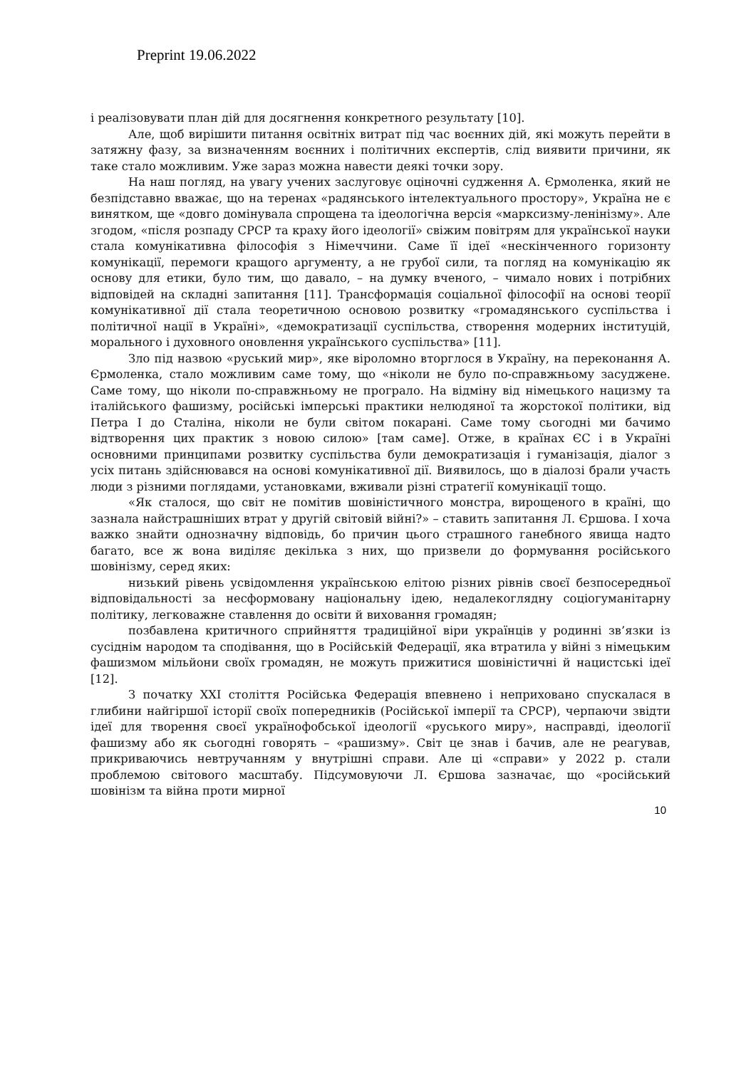Preprint 19.06.2022
і реалізовувати план дій для досягнення конкретного результату [10].
Але, щоб вирішити питання освітніх витрат під час воєнних дій, які можуть перейти в затяжну фазу, за визначенням воєнних і політичних експертів, слід виявити причини, як таке стало можливим. Уже зараз можна навести деякі точки зору.
На наш погляд, на увагу учених заслуговує оціночні судження А. Єрмоленка, який не безпідставно вважає, що на теренах «радянського інтелектуального простору», Україна не є винятком, ще «довго домінувала спрощена та ідеологічна версія «марксизму-ленінізму». Але згодом, «після розпаду СРСР та краху його ідеології» свіжим повітрям для української науки стала комунікативна філософія з Німеччини. Саме її ідеї «нескінченного горизонту комунікації, перемоги кращого аргументу, а не грубої сили, та погляд на комунікацію як основу для етики, було тим, що давало, – на думку вченого, – чимало нових і потрібних відповідей на складні запитання [11]. Трансформація соціальної філософії на основі теорії комунікативної дії стала теоретичною основою розвитку «громадянського суспільства і політичної нації в Україні», «демократизації суспільства, створення модерних інституцій, морального і духовного оновлення українського суспільства» [11].
Зло під назвою «руський мир», яке віроломно вторглося в Україну, на переконання А. Єрмоленка, стало можливим саме тому, що «ніколи не було по-справжньому засуджене. Саме тому, що ніколи по-справжньому не програло. На відміну від німецького нацизму та італійського фашизму, російські імперські практики нелюдяної та жорстокої політики, від Петра І до Сталіна, ніколи не були світом покарані. Саме тому сьогодні ми бачимо відтворення цих практик з новою силою» [там саме]. Отже, в країнах ЄС і в Україні основними принципами розвитку суспільства були демократизація і гуманізація, діалог з усіх питань здійснювався на основі комунікативної дії. Виявилось, що в діалозі брали участь люди з різними поглядами, установками, вживали різні стратегії комунікації тощо.
«Як сталося, що світ не помітив шовіністичного монстра, вирощеного в країні, що зазнала найстрашніших втрат у другій світовій війні?» – ставить запитання Л. Єршова. І хоча важко знайти однозначну відповідь, бо причин цього страшного ганебного явища надто багато, все ж вона виділяє декілька з них, що призвели до формування російського шовінізму, серед яких:
низький рівень усвідомлення українською елітою різних рівнів своєї безпосередньої відповідальності за несформовану національну ідею, недалекоглядну соціогуманітарну політику, легковажне ставлення до освіти й виховання громадян;
позбавлена критичного сприйняття традиційної віри українців у родинні зв’язки із сусіднім народом та сподівання, що в Російській Федерації, яка втратила у війні з німецьким фашизмом мільйони своїх громадян, не можуть прижитися шовіністичні й нацистські ідеї [12].
З початку XXI століття Російська Федерація впевнено і неприховано спускалася в глибини найгіршої історії своїх попередників (Російської імперії та СРСР), черпаючи звідти ідеї для творення своєї українофобської ідеології «руського миру», насправді, ідеології фашизму або як сьогодні говорять – «рашизму». Світ це знав і бачив, але не реагував, прикриваючись невтручанням у внутрішні справи. Але ці «справи» у 2022 р. стали проблемою світового масштабу. Підсумовуючи Л. Єршова зазначає, що «російський шовінізм та війна проти мирної
10